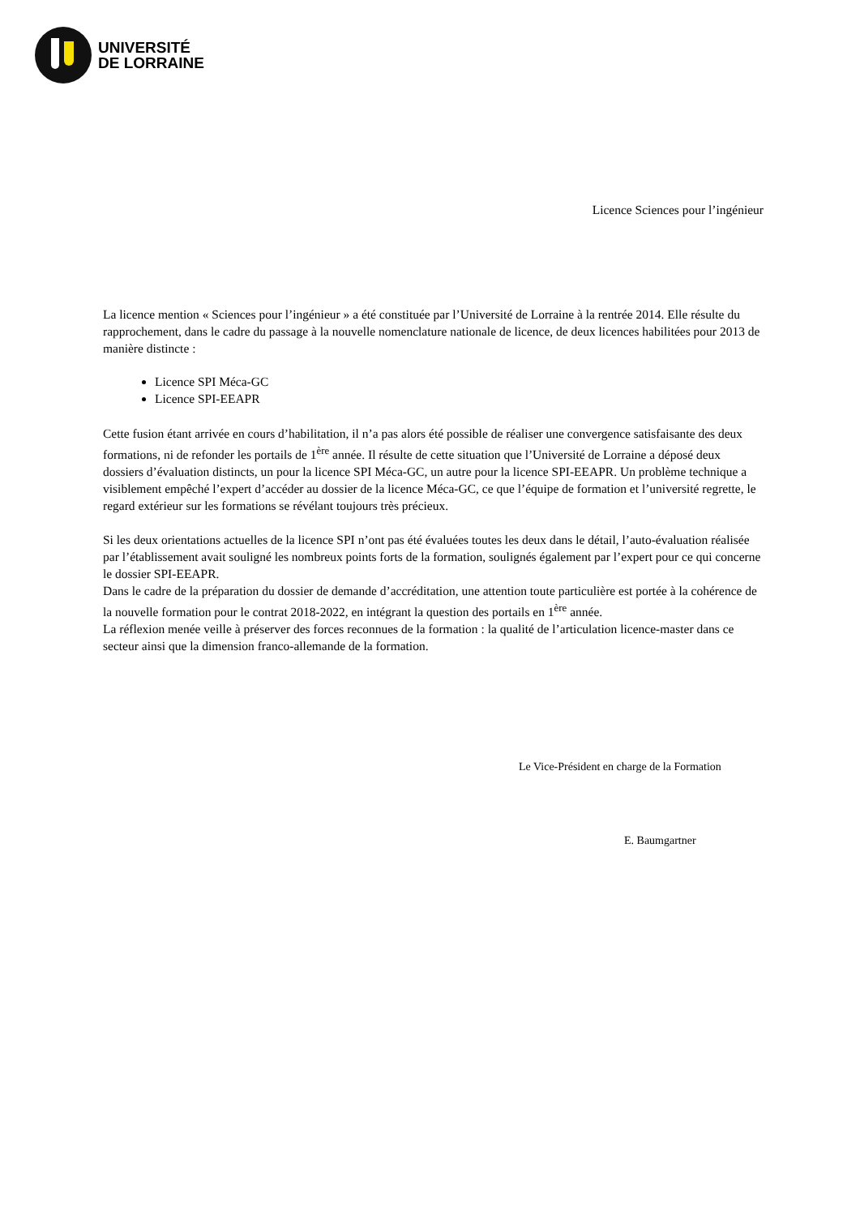UNIVERSITÉ
DE LORRAINE
Licence Sciences pour l’ingénieur
La licence mention « Sciences pour l’ingénieur » a été constituée par l’Université de Lorraine à la rentrée 2014. Elle résulte du rapprochement, dans le cadre du passage à la nouvelle nomenclature nationale de licence, de deux licences habilitées pour 2013 de manière distincte :
Licence SPI Méca-GC
Licence SPI-EEAPR
Cette fusion étant arrivée en cours d’habilitation, il n’a pas alors été possible de réaliser une convergence satisfaisante des deux formations, ni de refonder les portails de 1<sup>ère</sup> année. Il résulte de cette situation que l’Université de Lorraine a déposé deux dossiers d’évaluation distincts, un pour la licence SPI Méca-GC, un autre pour la licence SPI-EEAPR. Un problème technique a visiblement empêché l’expert d’accéder au dossier de la licence Méca-GC, ce que l’équipe de formation et l’université regrette, le regard extérieur sur les formations se révélant toujours très précieux.
Si les deux orientations actuelles de la licence SPI n’ont pas été évaluées toutes les deux dans le détail, l’auto-évaluation réalisée par l’établissement avait souligné les nombreux points forts de la formation, soulignés également par l’expert pour ce qui concerne le dossier SPI-EEAPR.
Dans le cadre de la préparation du dossier de demande d’accréditation, une attention toute particulière est portée à la cohérence de la nouvelle formation pour le contrat 2018-2022, en intégrant la question des portails en 1<sup>ère</sup> année.
La réflexion menée veille à préserver des forces reconnues de la formation : la qualité de l’articulation licence-master dans ce secteur ainsi que la dimension franco-allemande de la formation.
Le Vice-Président en charge de la Formation
E. Baumgartner